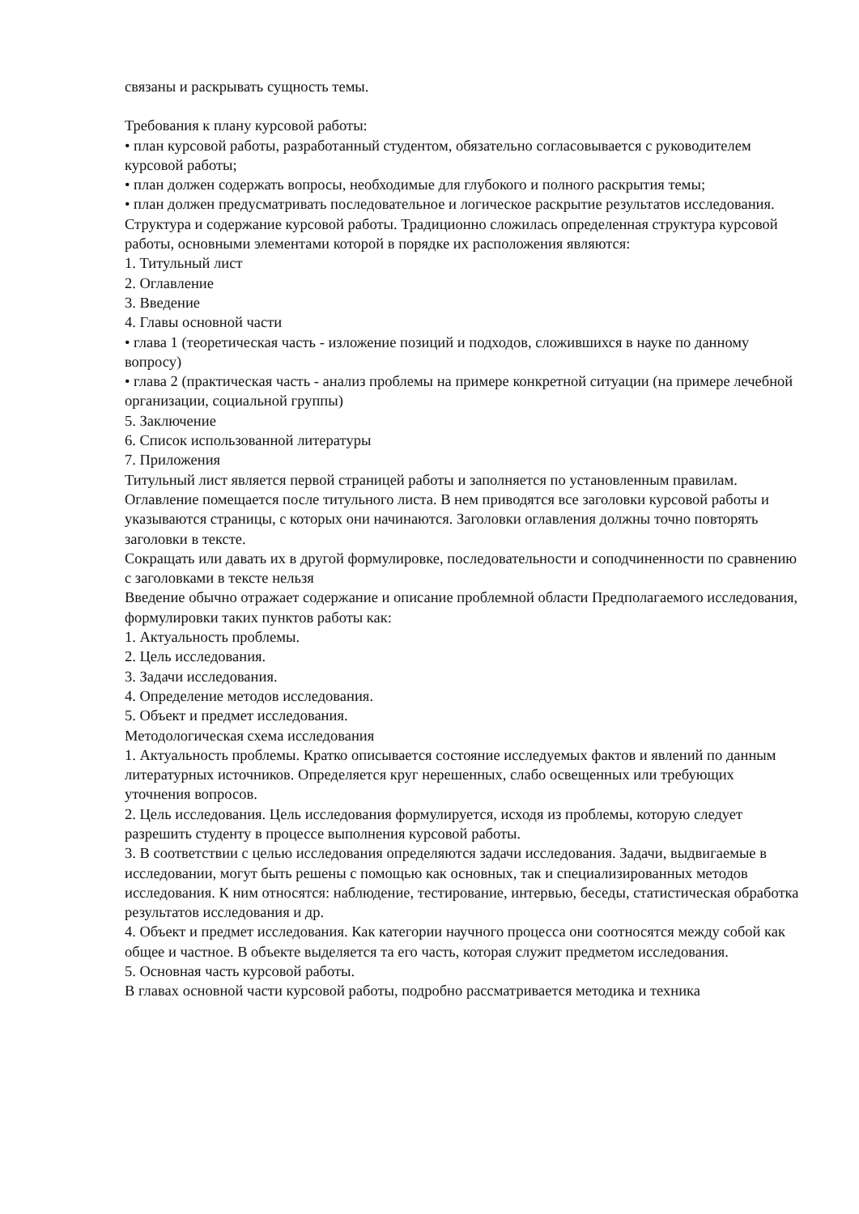связаны и раскрывать сущность темы.
Требования к плану курсовой работы:
• план курсовой работы, разработанный студентом, обязательно согласовывается с руководителем курсовой работы;
• план должен содержать вопросы, необходимые для глубокого и полного раскрытия темы;
• план должен предусматривать последовательное и логическое раскрытие результатов исследования.
Структура и содержание курсовой работы. Традиционно сложилась определенная структура курсовой работы, основными элементами которой в порядке их расположения являются:
1. Титульный лист
2. Оглавление
3. Введение
4. Главы основной части
• глава 1 (теоретическая часть - изложение позиций и подходов, сложившихся в науке по данному вопросу)
• глава 2 (практическая часть - анализ проблемы на примере конкретной ситуации (на примере лечебной организации, социальной группы)
5. Заключение
6. Список использованной литературы
7. Приложения
Титульный лист является первой страницей работы и заполняется по установленным правилам.
Оглавление помещается после титульного листа. В нем приводятся все заголовки курсовой работы и указываются страницы, с которых они начинаются. Заголовки оглавления должны точно повторять заголовки в тексте.
Сокращать или давать их в другой формулировке, последовательности и соподчиненности по сравнению с заголовками в тексте нельзя
Введение обычно отражает содержание и описание проблемной области Предполагаемого исследования, формулировки таких пунктов работы как:
1. Актуальность проблемы.
2. Цель исследования.
3. Задачи исследования.
4. Определение методов исследования.
5. Объект и предмет исследования.
Методологическая схема исследования
1. Актуальность проблемы. Кратко описывается состояние исследуемых фактов и явлений по данным литературных источников. Определяется круг нерешенных, слабо освещенных или требующих уточнения вопросов.
2. Цель исследования. Цель исследования формулируется, исходя из проблемы, которую следует разрешить студенту в процессе выполнения курсовой работы.
3. В соответствии с целью исследования определяются задачи исследования. Задачи, выдвигаемые в исследовании, могут быть решены с помощью как основных, так и специализированных методов исследования. К ним относятся: наблюдение, тестирование, интервью, беседы, статистическая обработка результатов исследования и др.
4. Объект и предмет исследования. Как категории научного процесса они соотносятся между собой как общее и частное. В объекте выделяется та его часть, которая служит предметом исследования.
5. Основная часть курсовой работы.
В главах основной части курсовой работы, подробно рассматривается методика и техника